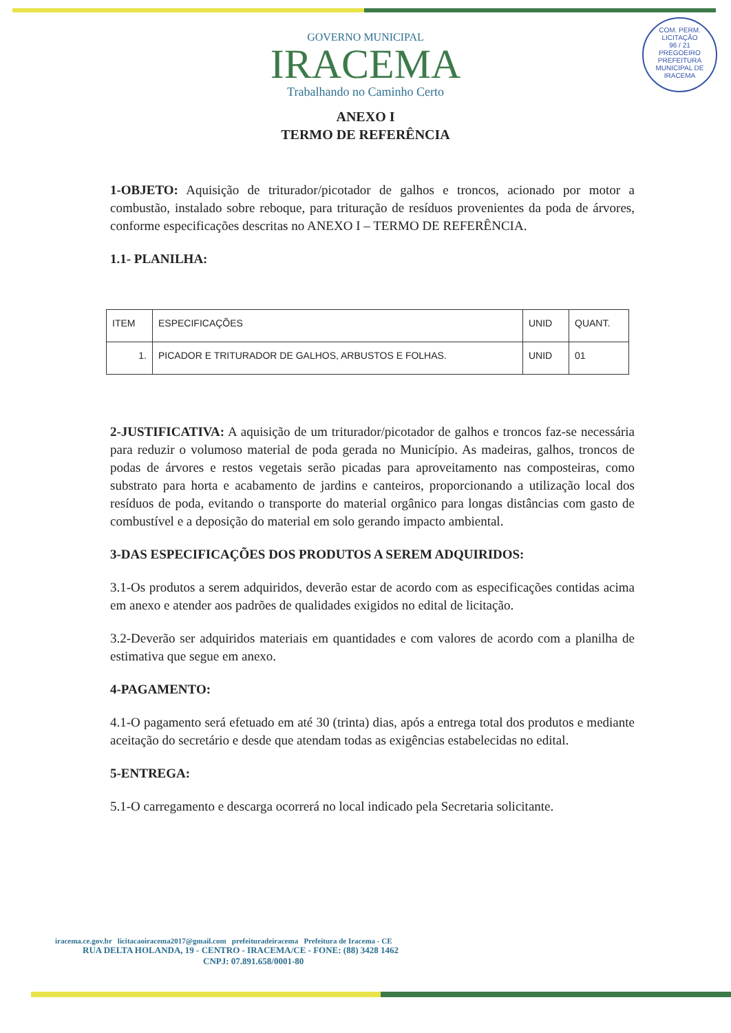COM. PERM. LICITAÇÃO
96 / 21
PREGOEIRO
PREFEITURA MUNICIPAL DE IRACEMA
GOVERNO MUNICIPAL
IRACEMA
Trabalhando no Caminho Certo
ANEXO I
TERMO DE REFERÊNCIA
1-OBJETO: Aquisição de triturador/picotador de galhos e troncos, acionado por motor a combustão, instalado sobre reboque, para trituração de resíduos provenientes da poda de árvores, conforme especificações descritas no ANEXO I – TERMO DE REFERÊNCIA.
1.1- PLANILHA:
| ITEM | ESPECIFICAÇÕES | UNID | QUANT. |
| --- | --- | --- | --- |
| 1. | PICADOR E TRITURADOR DE GALHOS, ARBUSTOS E FOLHAS. | UNID | 01 |
2-JUSTIFICATIVA: A aquisição de um triturador/picotador de galhos e troncos faz-se necessária para reduzir o volumoso material de poda gerada no Município. As madeiras, galhos, troncos de podas de árvores e restos vegetais serão picadas para aproveitamento nas composteiras, como substrato para horta e acabamento de jardins e canteiros, proporcionando a utilização local dos resíduos de poda, evitando o transporte do material orgânico para longas distâncias com gasto de combustível e a deposição do material em solo gerando impacto ambiental.
3-DAS ESPECIFICAÇÕES DOS PRODUTOS A SEREM ADQUIRIDOS:
3.1-Os produtos a serem adquiridos, deverão estar de acordo com as especificações contidas acima em anexo e atender aos padrões de qualidades exigidos no edital de licitação.
3.2-Deverão ser adquiridos materiais em quantidades e com valores de acordo com a planilha de estimativa que segue em anexo.
4-PAGAMENTO:
4.1-O pagamento será efetuado em até 30 (trinta) dias, após a entrega total dos produtos e mediante aceitação do secretário e desde que atendam todas as exigências estabelecidas no edital.
5-ENTREGA:
5.1-O carregamento e descarga ocorrerá no local indicado pela Secretaria solicitante.
iracema.ce.gov.br licitacaoiracema2017@gmail.com prefeituradeiracema Prefeitura de Iracema - CE
RUA DELTA HOLANDA, 19 - CENTRO - IRACEMA/CE - FONE: (88) 3428 1462
CNPJ: 07.891.658/0001-80